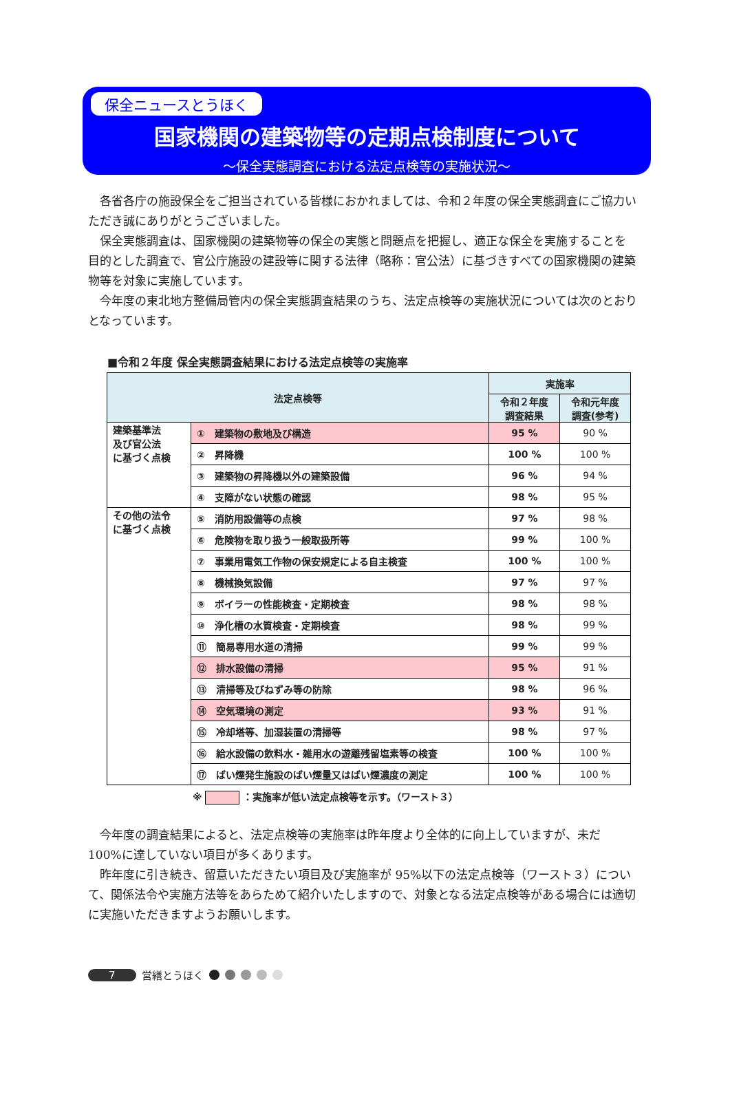保全ニュースとうほく
国家機関の建築物等の定期点検制度について
～保全実態調査における法定点検等の実施状況～
各省各庁の施設保全をご担当されている皆様におかれましては、令和２年度の保全実態調査にご協力いただき誠にありがとうございました。
保全実態調査は、国家機関の建築物等の保全の実態と問題点を把握し、適正な保全を実施することを目的とした調査で、官公庁施設の建設等に関する法律（略称：官公法）に基づきすべての国家機関の建築物等を対象に実施しています。
今年度の東北地方整備局管内の保全実態調査結果のうち、法定点検等の実施状況については次のとおりとなっています。
■令和２年度 保全実態調査結果における法定点検等の実施率
| 法定点検等 | | 実施率 | |
| --- | --- | --- | --- |
| | | 令和２年度 調査結果 | 令和元年度 調査(参考) |
| 建築基準法 及び官公法 に基づく点検 | ① 建築物の敷地及び構造 | 95 % | 90 % |
| | ② 昇降機 | 100 % | 100 % |
| | ③ 建築物の昇降機以外の建築設備 | 96 % | 94 % |
| | ④ 支障がない状態の確認 | 98 % | 95 % |
| その他の法令 に基づく点検 | ⑤ 消防用設備等の点検 | 97 % | 98 % |
| | ⑥ 危険物を取り扱う一般取扱所等 | 99 % | 100 % |
| | ⑦ 事業用電気工作物の保安規定による自主検査 | 100 % | 100 % |
| | ⑧ 機械換気設備 | 97 % | 97 % |
| | ⑨ ボイラーの性能検査・定期検査 | 98 % | 98 % |
| | ⑩ 浄化槽の水質検査・定期検査 | 98 % | 99 % |
| | ⑪ 簡易専用水道の清掃 | 99 % | 99 % |
| | ⑫ 排水設備の清掃 | 95 % | 91 % |
| | ⑬ 清掃等及びねずみ等の防除 | 98 % | 96 % |
| | ⑭ 空気環境の測定 | 93 % | 91 % |
| | ⑮ 冷却塔等、加湿装置の清掃等 | 98 % | 97 % |
| | ⑯ 給水設備の飲料水・雑用水の遊離残留塩素等の検査 | 100 % | 100 % |
| | ⑰ ばい煙発生施設のばい煙量又はばい煙濃度の測定 | 100 % | 100 % |
※ ：実施率が低い法定点検等を示す。（ワースト３）
今年度の調査結果によると、法定点検等の実施率は昨年度より全体的に向上していますが、未だ 100%に達していない項目が多くあります。
昨年度に引き続き、留意いただきたい項目及び実施率が 95%以下の法定点検等（ワースト３）について、関係法令や実施方法等をあらためて紹介いたしますので、対象となる法定点検等がある場合には適切に実施いただきますようお願いします。
7 営繕とうほく